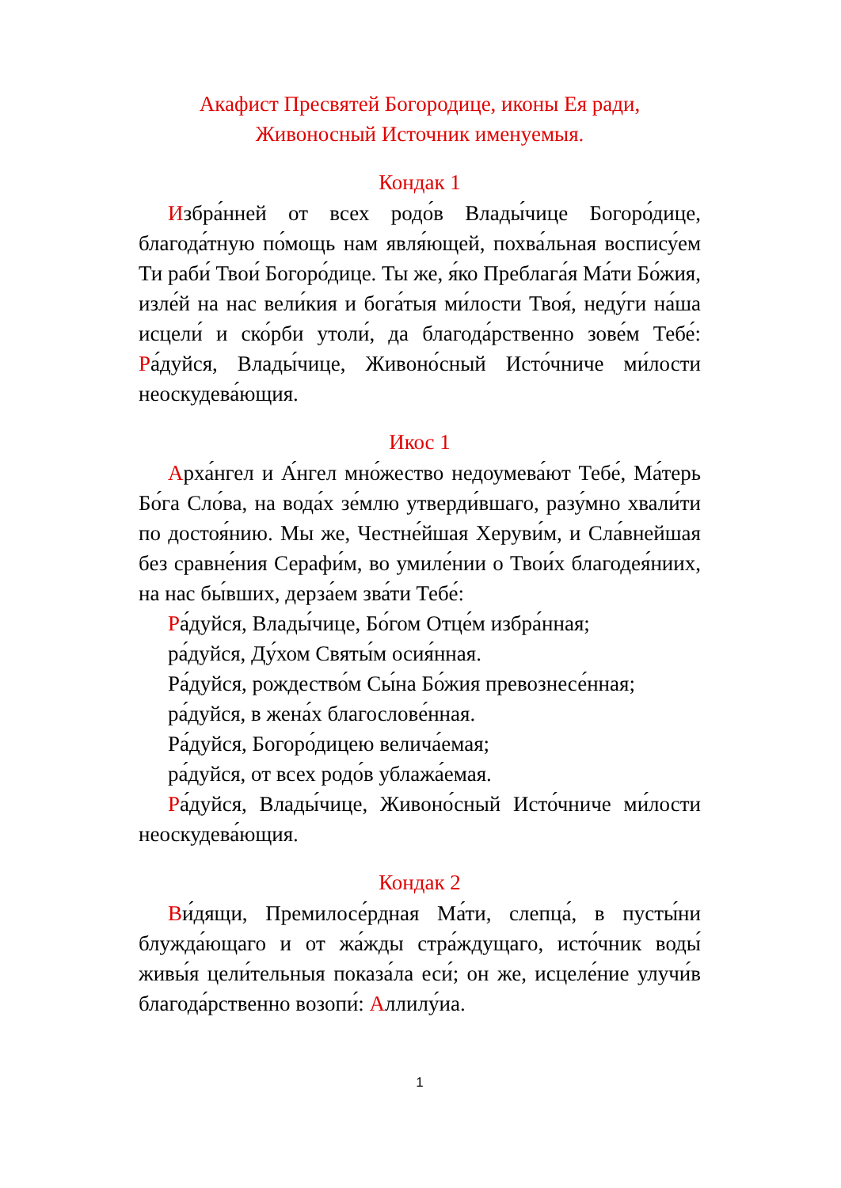Акафист Пресвятей Богородице, иконы Ея ради,
Живоносный Источник именуемыя.
Кондак 1
Избра́нней от всех родо́в Влады́чице Богоро́дице, благода́тную по́мощь нам явля́ющей, похва́льная воспису́ем Ти раби́ Твои́ Богоро́дице. Ты же, я́ко Преблага́я Ма́ти Бо́жия, изле́й на нас вели́кия и бога́тыя ми́лости Твоя́, неду́ги на́ша исцели́ и ско́рби утоли́, да благода́рственно зове́м Тебе́: Ра́дуйся, Влады́чице, Живоно́сный Исто́чниче ми́лости неоскудева́ющия.
Икос 1
Арха́нгел и А́нгел мно́жество недоумева́ют Тебе́, Ма́терь Бо́га Сло́ва, на вода́х зе́млю утверди́вшаго, разу́мно хвали́ти по достоя́нию. Мы же, Честне́йшая Херуви́м, и Сла́внейшая без сравне́ния Серафи́м, во умиле́нии о Твои́х благодея́ниих, на нас бы́вших, дерза́ем зва́ти Тебе́:
Ра́дуйся, Влады́чице, Бо́гом Отце́м избра́нная;
ра́дуйся, Ду́хом Святы́м осия́нная.
Ра́дуйся, рождество́м Сы́на Бо́жия превознесе́нная;
ра́дуйся, в жена́х благослове́нная.
Ра́дуйся, Богоро́дицею велича́емая;
ра́дуйся, от всех родо́в ублажа́емая.
Ра́дуйся, Влады́чице, Живоно́сный Исто́чниче ми́лости неоскудева́ющия.
Кондак 2
Ви́дящи, Премилосе́рдная Ма́ти, слепца́, в пусты́ни блужда́ющаго и от жа́жды стра́ждущаго, исто́чник воды́ живы́я цели́тельныя показа́ла еси́; он же, исцеле́ние улучи́в благода́рственно возопи́: Аллилу́иа.
1